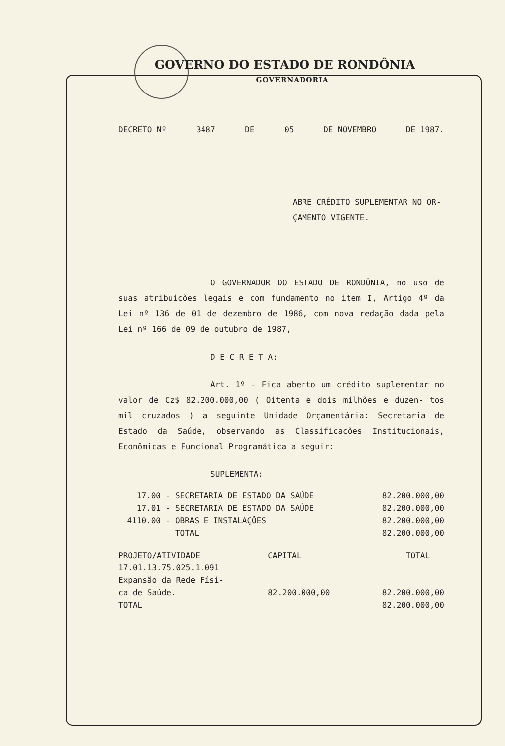GOVERNO DO ESTADO DE RONDÔNIA
GOVERNADORIA
DECRETO Nº 3487 DE 05 DE NOVEMBRO DE 1987.
ABRE CRÉDITO SUPLEMENTAR NO OR-
ÇAMENTO VIGENTE.
O GOVERNADOR DO ESTADO DE RONDÔNIA, no uso de suas atribuições legais e com fundamento no item I, Artigo 4º da Lei nº 136 de 01 de dezembro de 1986, com nova redação dada pela Lei nº 166 de 09 de outubro de 1987,
D E C R E T A:
Art. 1º - Fica aberto um crédito suplementar no valor de Cz$ 82.200.000,00 ( Oitenta e dois milhões e duzen- tos mil cruzados ) a seguinte Unidade Orçamentária: Secretaria de Estado da Saúde, observando as Classificações Institucionais, Econômicas e Funcional Programática a seguir:
SUPLEMENTA:
| 17.00 | - SECRETARIA DE ESTADO DA SAÚDE | 82.200.000,00 |
| 17.01 | - SECRETARIA DE ESTADO DA SAÚDE | 82.200.000,00 |
| 4110.00 | - OBRAS E INSTALAÇÕES | 82.200.000,00 |
| | TOTAL | 82.200.000,00 |
| PROJETO/ATIVIDADE | CAPITAL | TOTAL |
| 17.01.13.75.025.1.091 | | |
| Expansão da Rede Físi- | | |
| ca de Saúde. | 82.200.000,00 | 82.200.000,00 |
| TOTAL | | 82.200.000,00 |